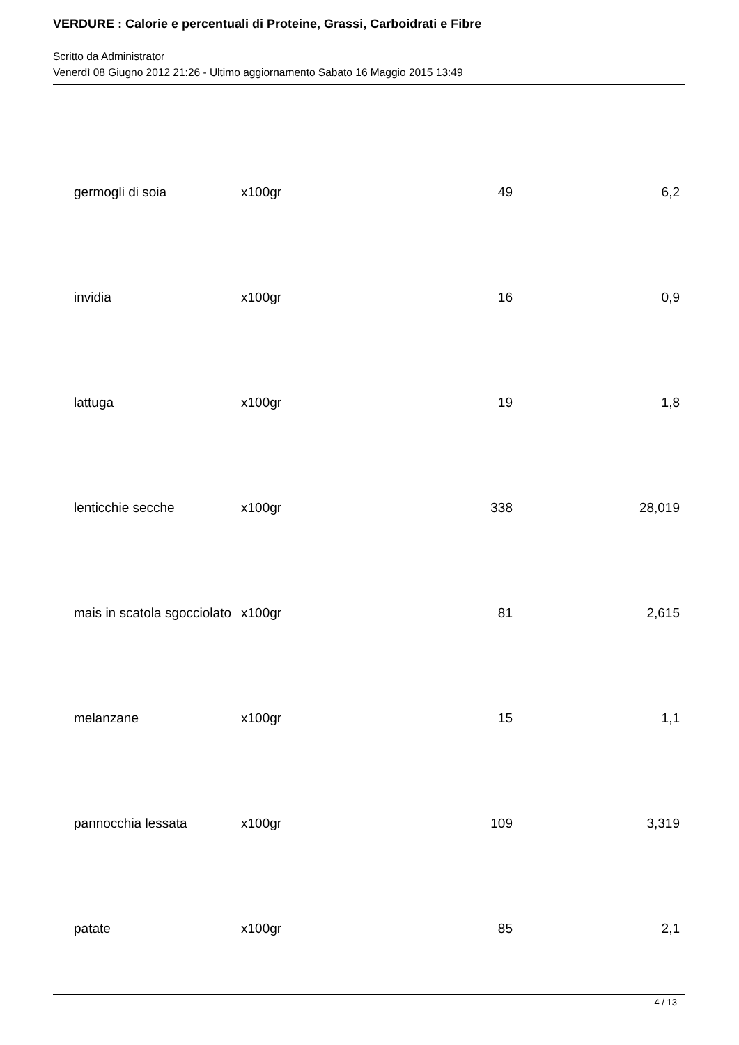VERDURE : Calorie e percentuali di Proteine, Grassi, Carboidrati e Fibre
Scritto da Administrator
Venerdì 08 Giugno 2012 21:26 - Ultimo aggiornamento Sabato 16 Maggio 2015 13:49
| germogli di soia | x100gr | 49 | 6,2 |
| invidia | x100gr | 16 | 0,9 |
| lattuga | x100gr | 19 | 1,8 |
| lenticchie secche | x100gr | 338 | 28,019 |
| mais in scatola sgocciolato | x100gr | 81 | 2,615 |
| melanzane | x100gr | 15 | 1,1 |
| pannocchia lessata | x100gr | 109 | 3,319 |
| patate | x100gr | 85 | 2,1 |
4 / 13